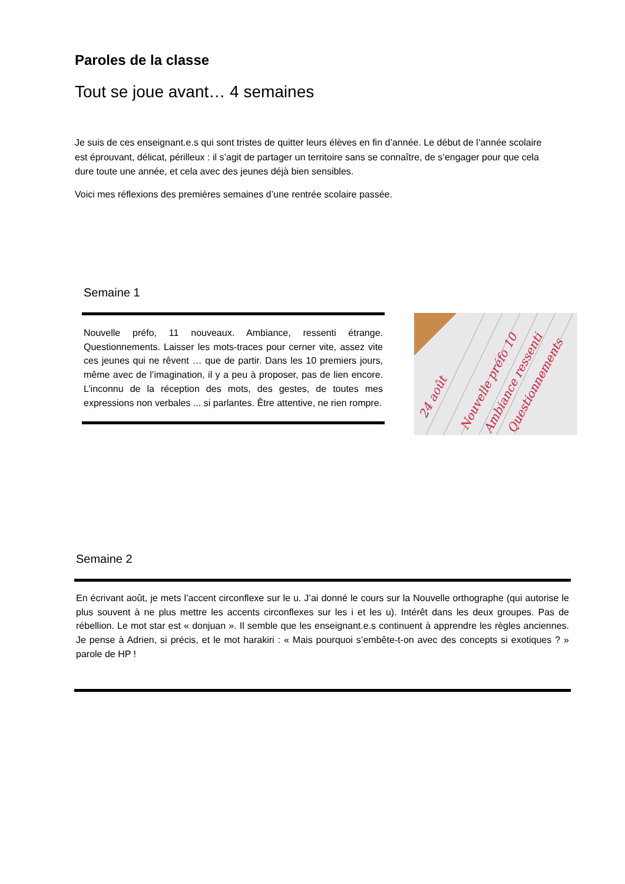Paroles de la classe
Tout se joue avant… 4 semaines
Je suis de ces enseignant.e.s qui sont tristes de quitter leurs élèves en fin d’année. Le début de l’année scolaire est éprouvant, délicat, périlleux : il s’agit de partager un territoire sans se connaître, de s’engager pour que cela dure toute une année, et cela avec des jeunes déjà bien sensibles.
Voici mes réflexions des premières semaines d’une rentrée scolaire passée.
Semaine 1
Nouvelle préfo, 11 nouveaux. Ambiance, ressenti étrange. Questionnements. Laisser les mots-traces pour cerner vite, assez vite ces jeunes qui ne rêvent … que de partir. Dans les 10 premiers jours, même avec de l’imagination, il y a peu à proposer, pas de lien encore. L’inconnu de la réception des mots, des gestes, de toutes mes expressions non verbales ... si parlantes. Être attentive, ne rien rompre.
24 août
Nouvelle préfo 10
Ambiance ressenti
Questionnements
Semaine 2
En écrivant août, je mets l’accent circonflexe sur le u. J’ai donné le cours sur la Nouvelle orthographe (qui autorise le plus souvent à ne plus mettre les accents circonflexes sur les i et les u). Intérêt dans les deux groupes. Pas de rébellion. Le mot star est « donjuan ». Il semble que les enseignant.e.s continuent à apprendre les règles anciennes. Je pense à Adrien, si précis, et le mot harakiri : « Mais pourquoi s’embête-t-on avec des concepts si exotiques ? » parole de HP !